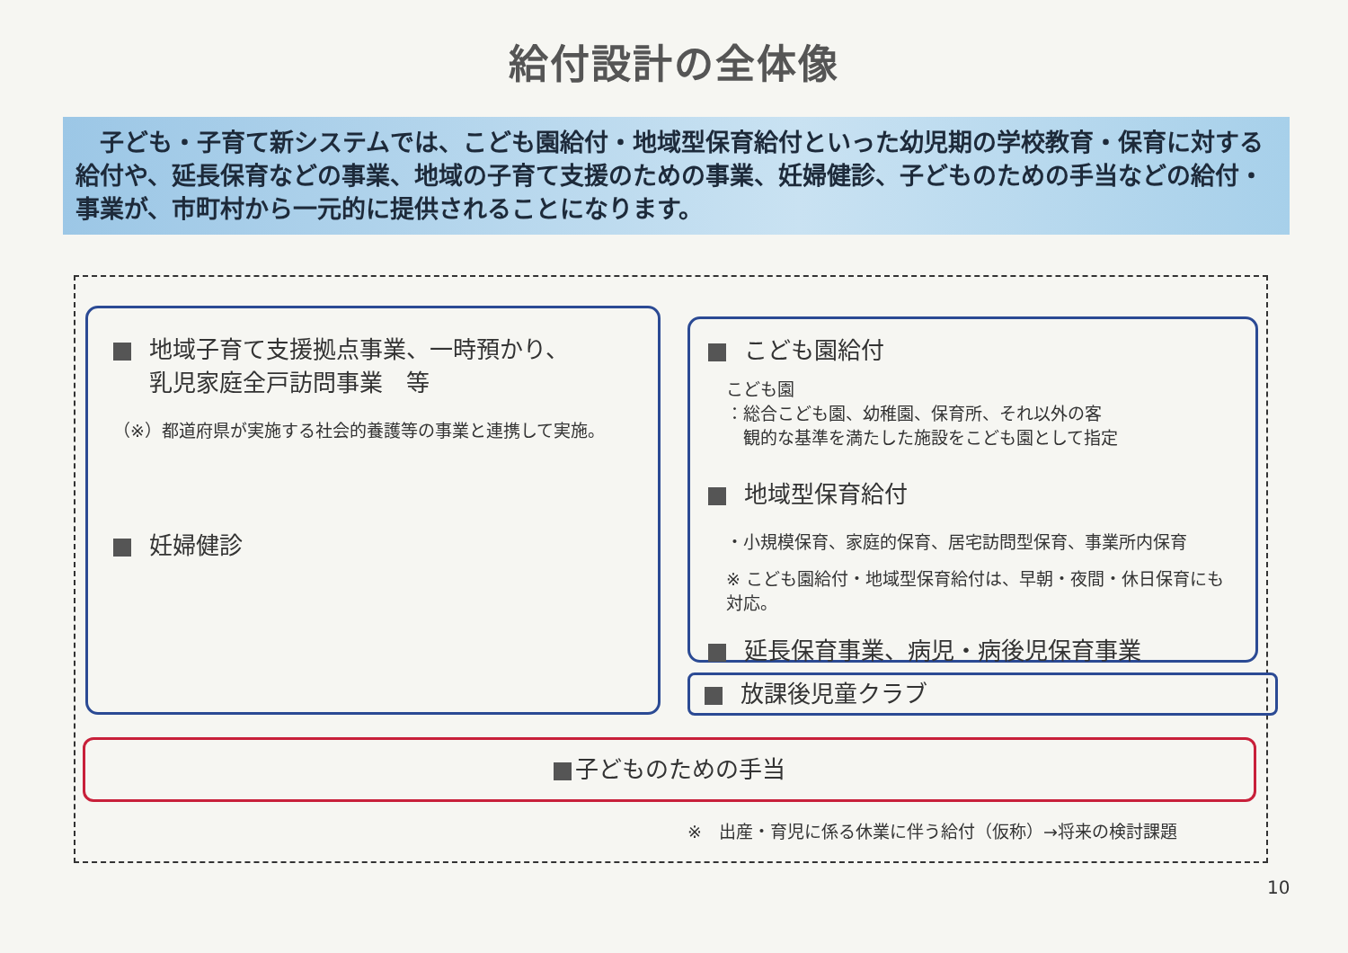給付設計の全体像
　子ども・子育て新システムでは、こども園給付・地域型保育給付といった幼児期の学校教育・保育に対する給付や、延長保育などの事業、地域の子育て支援のための事業、妊婦健診、子どものための手当などの給付・事業が、市町村から一元的に提供されることになります。
地域子育て支援拠点事業、一時預かり、
乳児家庭全戸訪問事業　等
（※）都道府県が実施する社会的養護等の事業と連携して実施。
妊婦健診
こども園給付
こども園
：総合こども園、幼稚園、保育所、それ以外の客
　観的な基準を満たした施設をこども園として指定
地域型保育給付
・小規模保育、家庭的保育、居宅訪問型保育、事業所内保育
※ こども園給付・地域型保育給付は、早朝・夜間・休日保育にも対応。
延長保育事業、病児・病後児保育事業
放課後児童クラブ
子どものための手当
※　出産・育児に係る休業に伴う給付（仮称）→将来の検討課題
10